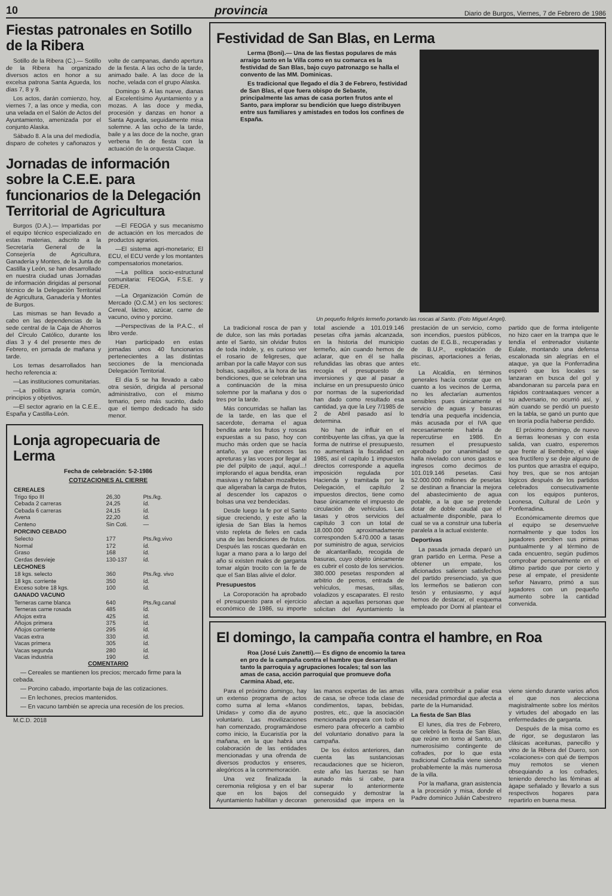10 provincia Diario de Burgos, Viernes, 7 de Febrero de 1986
Fiestas patronales en Sotillo de la Ribera
Sotillo de la Ribera (C.).— Sotillo de la Ribera ha organizado diversos actos en honor a su excelsa patrona Santa Agueda, los días 7, 8 y 9.
Los actos, darán comienzo, hoy, viernes 7, a las once y media, con una velada en el Salón de Actos del Ayuntamiento, amenizada por el conjunto Alaska.
Sábado 8. A la una del mediodía, disparo de cohetes y cañonazos y volte de campanas, dando apertura de la fiesta. A las ocho de la tarde, animado baile. A las doce de la noche, velada con el grupo Alaska.
Domingo 9. A las nueve, dianas al Excelentísimo Ayuntamiento y a mozas. A las doce y media, procesión y danzas en honor a Santa Agueda, seguidamente misa solemne. A las ocho de la tarde, baile y a las doce de la noche, gran verbena fin de fiesta con la actuación de la orquesta Claque.
Jornadas de información sobre la C.E.E. para funcionarios de la Delegación Territorial de Agricultura
Burgos (D.A.).— Impartidas por el equipo técnico especializado en estas materias, adscrito a la Secretaría General de la Consejería de Agricultura, Ganadería y Montes, de la Junta de Castilla y León, se han desarrollado en nuestra ciudad unas Jornadas de información dirigidas al personal técnico de la Delegación Territorial de Agricultura, Ganadería y Montes de Burgos.
Las mismas se han llevado a cabo en las dependencias de la sede central de la Caja de Ahorros del Círculo Católico, durante los días 3 y 4 del presente mes de Febrero, en jornada de mañana y tarde.
Los temas desarrollados han hecho referencia a:
—Las instituciones comunitarias.
—La política agraria común, principios y objetivos.
—El sector agrario en la C.E.E., España y Castilla-León.
—El FEOGA y sus mecanismo de actuación en los mercados de productos agrarios.
—El sistema agri-monetario; El ECU, el ECU verde y los montantes compensatorios monetarios.
—La política socio-estructural comunitaria: FEOGA, F.S.E. y FEDER.
—La Organización Común de Mercado (O.C.M.) en los sectores: Cereal, lácteo, azúcar, carne de vacuno, ovino y porcino.
—Perspectivas de la P.A.C., el libro verde.
Han participado en estas jornadas unos 40 funcionarios pertenecientes a las distintas secciones de la mencionada Delegación Territorial.
El día 5 se ha llevado a cabo otra sesión, dirigida al personal administrativo, con el mismo temario, pero más sucinto, dado que el tiempo dedicado ha sido menor.
Lonja agropecuaria de Lerma
Fecha de celebración: 5-2-1986
COTIZACIONES AL CIERRE
| CEREALES | | |
| --- | --- | --- |
| Trigo tipo III | 26,30 | Pts./kg. |
| Cebada 2 carreras | 24,25 | íd. |
| Cebada 6 carreras | 24,15 | íd. |
| Avena | 22,20 | íd. |
| Centeno | Sin Coti. | — |
| PORCINO CEBADO | | |
| Selecto | 177 | Pts./kg.vivo |
| Normal | 172 | íd. |
| Graso | 168 | íd. |
| Cerdas desvieje | 130-137 | íd. |
| LECHONES | | |
| 18 kgs. selecto | 360 | Pts./kg. vivo |
| 18 kgs. corriente | 350 | íd. |
| Exceso sobre 18 kgs. | 100 | íd. |
| GANADO VACUNO | | |
| Terneras carne blanca | 640 | Pts./kg.canal |
| Terneras carne rosada | 485 | íd. |
| Añojos extra | 425 | íd. |
| Añojos primera | 375 | íd. |
| Añojos corriente | 295 | íd. |
| Vacas extra | 330 | íd. |
| Vacas primera | 305 | íd. |
| Vacas segunda | 280 | íd. |
| Vacas industria | 190 | íd. |
COMENTARIO
— Cereales se mantienen los precios; mercado firme para la cebada.
— Porcino cabado, importante baja de las cotizaciones.
— En lechones, precios mantenidos.
— En vacuno también se aprecia una recesión de los precios.
M.C.D. 2018
Festividad de San Blas, en Lerma
Lerma (Boni).— Una de las fiestas populares de más arraigo tanto en la Villa como en su comarca es la festividad de San Blas, bajo cuyo patronazgo se halla el convento de las MM. Dominicas.
Es tradicional que llegado el día 3 de Febrero, festividad de San Blas, el que fuera obispo de Sebaste, principalmente las amas de casa porten frutos ante el Santo, para implorar su bendición que luego distribuyen entre sus familiares y amistades en todos los confines de España.
Un pequeño feligrés lermeño portando las roscas al Santo. (Foto Miguel Angel).
La tradicional rosca de pan y de dulce, son las más portadas ante el Santo, sin olvidar frutos de toda índole, y, es curioso ver el rosario de feligreses, que arriban por la calle Mayor con sus bolsas, saquillos, a la hora de las bendiciones, que se celebran una a continuación de la misa solemne por la mañana y dos o tres por la tarde.
Más concurridas se hallan las de la tarde, en las que el sacerdote, derrama el agua bendita ante los frutos y roscas expuestas a su paso, hoy con mucho más orden que se hacía antaño, ya que entonces las apreturas y las voces por llegar al pie del púlpito de ¡aquí, aquí...! implorando el agua bendita, eran masivas y no faltaban mozalbetes que aligeraban la carga de frutos, al descender los capazos o bolsas una vez bendecidas.
Desde luego la fe por el Santo sigue creciendo, y este año la iglesia de San Blas la hemos visto repleta de fieles en cada una de las bendiciones de frutos. Después las roscas quedarán en lugar a mano para a lo largo del año si existen males de garganta tomar algún trocito con la fe de que el San Blas alivie el dolor.
Presupuestos
La Coroporación ha aprobado el presupuesto para el ejercicio económico de 1986, su importe total asciende a 101.019.146 pesetas cifra jamás alcanzada, en la historia del municipio lermeño, aún cuando hemos de aclarar, que en él se halla refundidas las obras que antes recogía el presupuesto de inversiones y que al pasar a incluirse en un presupuesto único por normas de la superioridad han dado como resultado esa cantidad, ya que la Ley 7/1985 de 2 de Abril pasado así lo determina.
No han de influir en el contribuyente las cifras, ya que la forma de nutrirse el presupuesto, no aumentará la fiscalidad en 1985, así el capítulo 1 impuestos directos corresponde a aquella imposición regulada por Hacienda y tramitada por la Delegación, el capítulo 2 impuestos directos, tiene como base únicamente el impuesto de circulación de vehículos. Las tasas y otros servicios del capítulo 3 con un total de 18.000.000 aproximadamente corresponden 5.470.000 a tasas por suministro de agua, servicios de alcantarillado, recogida de basuras, cuyo objeto únicamente es cubrir el costo de los servicios. 380.000 pesetas responden al arbitrio de perros, entrada de vehículos, mesas, sillas, voladizos y escaparates. El resto afectan a aquellas personas que solicitan del Ayuntamiento la prestación de un servicio, como son incendios, puestos públicos, cuotas de E.G.B., recuperadas y de B.U.P., explotación de piscinas, aportaciones a ferias, etc.
La Alcaldía, en términos generales hacía constar que en cuanto a los vecinos de Lerma, no les afectarían aumentos sensibles pues únicamente el servicio de aguas y basuras tendría una pequeña incidencia, más acusada por el IVA que necesariamente habría de repercutirse en 1986. En resumen el presupuesto aprobado por unanimidad se halla nivelado con unos gastos e ingresos como decimos de 101.019.146 pesetas. Casi 52.000.000 millones de pesetas se destinan a financiar la mejora del abastecimiento de agua potable, a la que se pretende dotar de doble caudal que el actualmente disponible, para lo cual se va a construir una tubería paralela a la actual existente.
Deportivas
La pasada jornada deparó un gran partido en Lerma. Pese a obtener un empate, los aficionados salieron satisfechos del partido presenciado, ya que los lermeños se batieron con tesón y entusiasmo, y aquí hemos de destacar, el esquema empleado por Domi al plantear el partido que de forma inteligente no hizo caer en la trampa que le tendía el entrenador visitante Eulate, montando una defensa escalonada sin alegrías en el ataque, ya que la Ponferradina esperó que los locales se lanzaran en busca del gol y abandonaran su parcela para en rápidos contraataques vencer a su adversario, no ocurrió así, y aún cuando se perdió un puesto en la tabla, se ganó un punto que en teoría podía haberse perdido.
El próximo domingo, de nuevo a tierras leonesas y con esta salida, van cuatro, esperemos que frente al Bembibre, el viaje sea fructífero y se deje alguno de los puntos que arrastra el equipo, hoy tres, que se nos antojan lógicos después de los partidos celebrados consecutivamente con los equipos punteros, Leonesa, Cultural de León y Ponferradina.
Económicamente diremos que el equipo se desenvuelve normalmente y que todos los jugadores perciben sus primas puntualmente y al término de cada encuentro, según pudimos comprobar personalmente en el último partido que por cierto y pese al empate, el presidente señor Navarro, primó a sus jugadores con un pequeño aumento sobre la cantidad convenida.
El domingo, la campaña contra el hambre, en Roa
Roa (José Luis Zanetti).— Es digno de encomio la tarea en pro de la campaña contra el hambre que desarrollan tanto la parroquia y agrupaciones locales; tal son las amas de casa, acción parroquial que promueve doña Carmina Abad, etc.
Para el próximo domingo, hay un extenso programa de actos como suma al lema «Manos Unidas» y como día de ayuno voluntario. Las movilizaciones han comenzado, programándose como inicio, la Eucaristía por la mañana, en la que habrá una colaboración de las entidades mencionadas y una ofrenda de diversos productos y enseres, alegóricos a la conmemoración.
Una vez finalizada la ceremonia religiosa y en el bar que en los bajos del Ayuntamiento habilitan y decoran las manos expertas de las amas de casa, se ofrece toda clase de condimentos, tapas, bebidas, postres, etc., que la asociación mencionada prepara con todo el esmero para ofrecerlo a cambio del voluntario donativo para la campaña.
De los éxitos anteriores, dan cuenta las sustanciosas recaudaciones que se hicieron, este año las fuerzas se han aunado más si cabe, para superar lo anteriormente conseguido y demostrar la generosidad que impera en la villa, para contribuir a paliar esa necesidad primordial que afecta a parte de la Humanidad.
La fiesta de San Blas
El lunes, día tres de Febrero, se celebró la fiesta de San Blas, que reúne en torno al Santo, un numerosísimo contingente de cofrades, por lo que esta tradicional Cofradía viene siendo probablemente la más numerosa de la villa.
Por la mañana, gran asistencia a la procesión y misa, donde el Padre dominico Julián Cabestrero viene siendo durante varios años el que nos alecciona magistralmente sobre los méritos y virtudes del abogado en las enfermedades de garganta.
Después de la misa como es de rigor, se degustaron las clásicas aceitunas, panecillo y vino de la Ribera del Duero, son «colaciones» con qué de tiempos muy remotos se vienen obsequiando a los cofrades, teniendo derecho las féminas al ágape señalado y llevarlo a sus respectivos hogares para repartirlo en buena mesa.